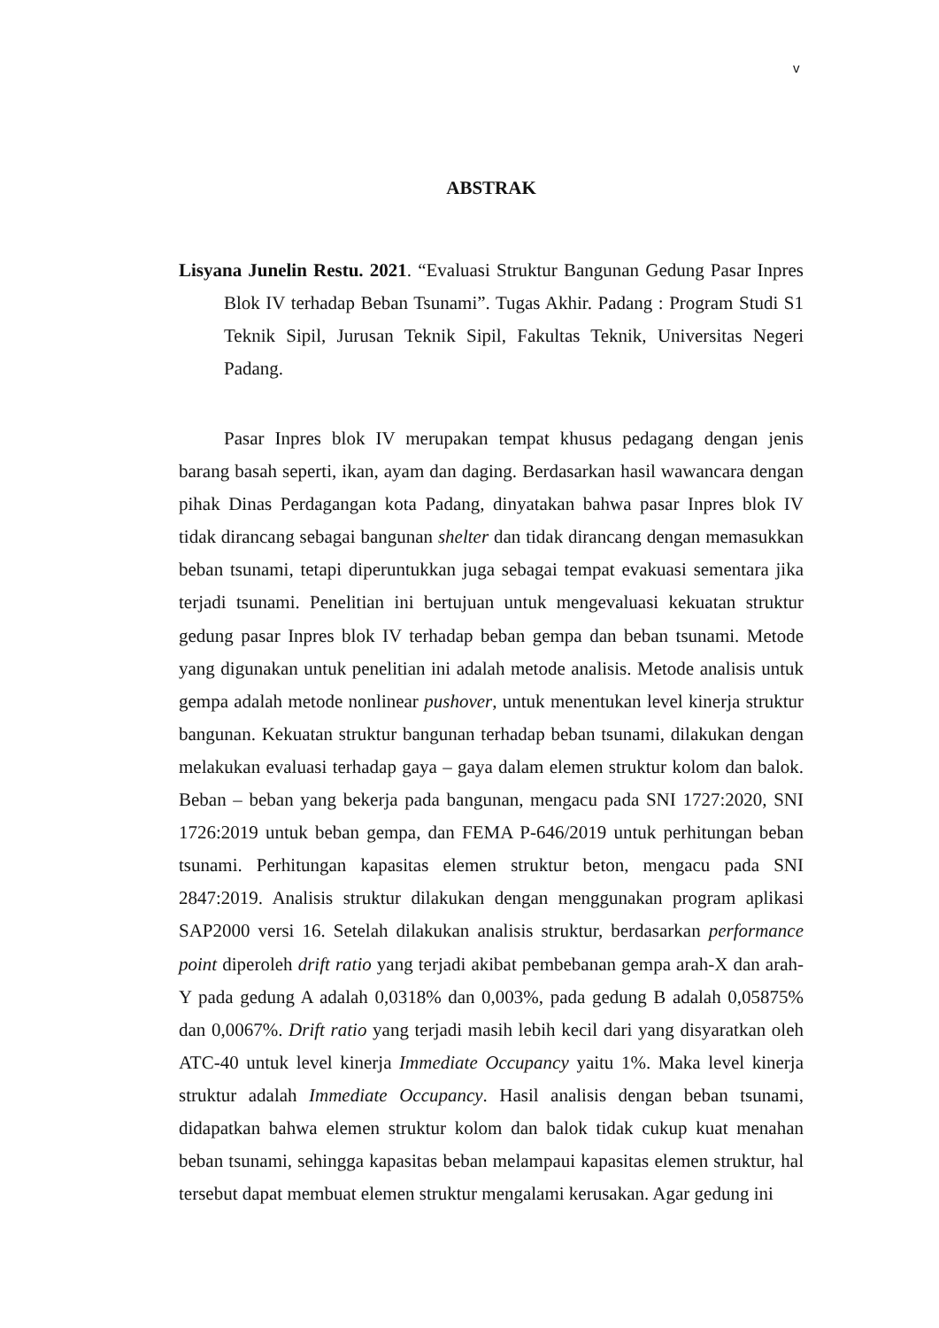v
ABSTRAK
Lisyana Junelin Restu. 2021. “Evaluasi Struktur Bangunan Gedung Pasar Inpres Blok IV terhadap Beban Tsunami”. Tugas Akhir. Padang : Program Studi S1 Teknik Sipil, Jurusan Teknik Sipil, Fakultas Teknik, Universitas Negeri Padang.
Pasar Inpres blok IV merupakan tempat khusus pedagang dengan jenis barang basah seperti, ikan, ayam dan daging. Berdasarkan hasil wawancara dengan pihak Dinas Perdagangan kota Padang, dinyatakan bahwa pasar Inpres blok IV tidak dirancang sebagai bangunan shelter dan tidak dirancang dengan memasukkan beban tsunami, tetapi diperuntukkan juga sebagai tempat evakuasi sementara jika terjadi tsunami. Penelitian ini bertujuan untuk mengevaluasi kekuatan struktur gedung pasar Inpres blok IV terhadap beban gempa dan beban tsunami. Metode yang digunakan untuk penelitian ini adalah metode analisis. Metode analisis untuk gempa adalah metode nonlinear pushover, untuk menentukan level kinerja struktur bangunan. Kekuatan struktur bangunan terhadap beban tsunami, dilakukan dengan melakukan evaluasi terhadap gaya – gaya dalam elemen struktur kolom dan balok. Beban – beban yang bekerja pada bangunan, mengacu pada SNI 1727:2020, SNI 1726:2019 untuk beban gempa, dan FEMA P-646/2019 untuk perhitungan beban tsunami. Perhitungan kapasitas elemen struktur beton, mengacu pada SNI 2847:2019. Analisis struktur dilakukan dengan menggunakan program aplikasi SAP2000 versi 16. Setelah dilakukan analisis struktur, berdasarkan performance point diperoleh drift ratio yang terjadi akibat pembebanan gempa arah-X dan arah-Y pada gedung A adalah 0,0318% dan 0,003%, pada gedung B adalah 0,05875% dan 0,0067%. Drift ratio yang terjadi masih lebih kecil dari yang disyaratkan oleh ATC-40 untuk level kinerja Immediate Occupancy yaitu 1%. Maka level kinerja struktur adalah Immediate Occupancy. Hasil analisis dengan beban tsunami, didapatkan bahwa elemen struktur kolom dan balok tidak cukup kuat menahan beban tsunami, sehingga kapasitas beban melampaui kapasitas elemen struktur, hal tersebut dapat membuat elemen struktur mengalami kerusakan. Agar gedung ini